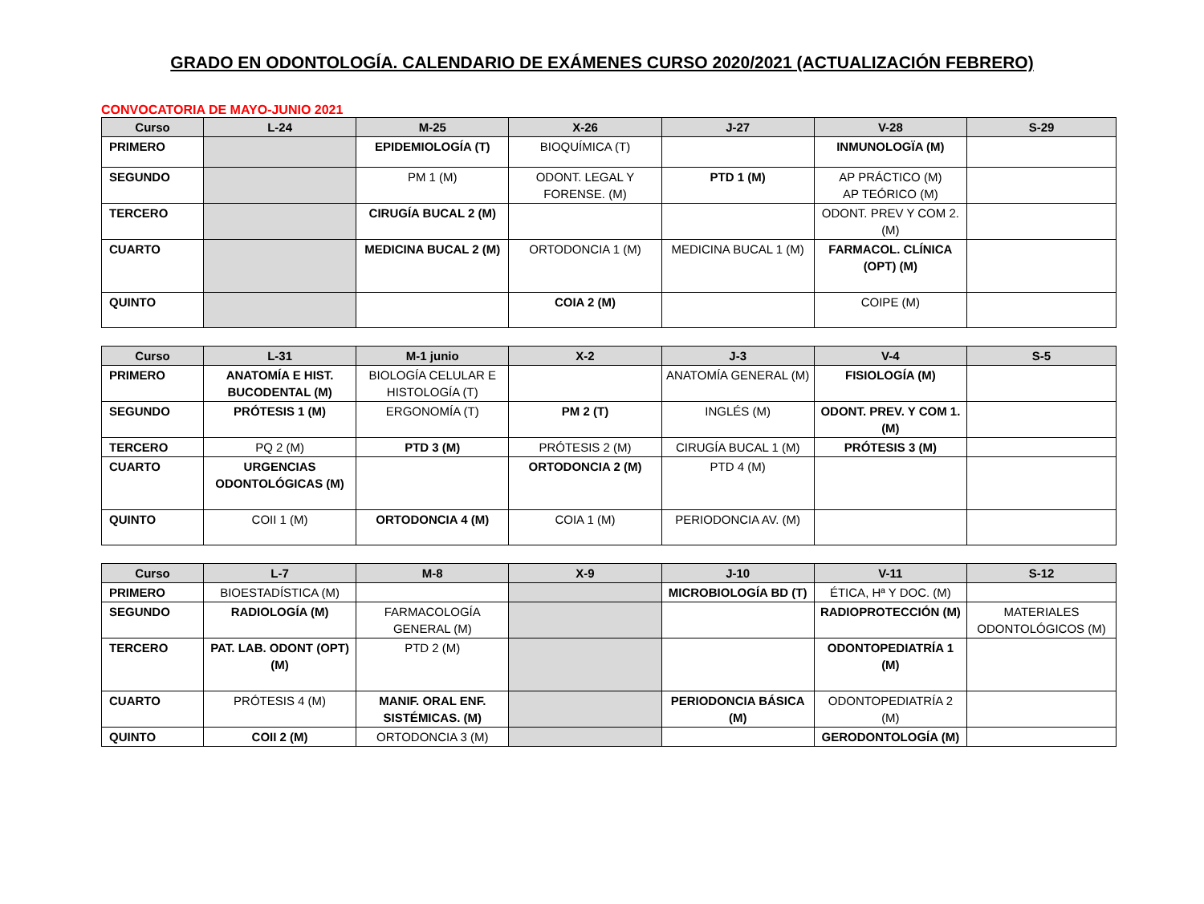GRADO EN ODONTOLOGÍA. CALENDARIO DE EXÁMENES CURSO 2020/2021 (ACTUALIZACIÓN FEBRERO)
CONVOCATORIA DE MAYO-JUNIO 2021
| Curso | L-24 | M-25 | X-26 | J-27 | V-28 | S-29 |
| --- | --- | --- | --- | --- | --- | --- |
| PRIMERO | | EPIDEMIOLOGÍA (T) | BIOQUÍMICA (T) | | INMUNOLOGÏA (M) | |
| SEGUNDO | | PM 1 (M) | ODONT. LEGAL Y FORENSE. (M) | PTD 1 (M) | AP PRÁCTICO (M) AP TEÓRICO (M) | |
| TERCERO | | CIRUGÍA BUCAL 2 (M) | | | ODONT. PREV Y COM 2. (M) | |
| CUARTO | | MEDICINA BUCAL 2 (M) | ORTODONCIA 1 (M) | MEDICINA BUCAL 1 (M) | FARMACOL. CLÍNICA (OPT) (M) | |
| QUINTO | | | COIA 2 (M) | | COIPE (M) | |
| Curso | L-31 | M-1 junio | X-2 | J-3 | V-4 | S-5 |
| --- | --- | --- | --- | --- | --- | --- |
| PRIMERO | ANATOMÍA E HIST. BUCODENTAL (M) | BIOLOGÍA CELULAR E HISTOLOGÍA (T) | | ANATOMÍA GENERAL (M) | FISIOLOGÍA (M) | |
| SEGUNDO | PRÓTESIS 1 (M) | ERGONOMÍA (T) | PM 2 (T) | INGLÉS (M) | ODONT. PREV. Y COM 1. (M) | |
| TERCERO | PQ 2 (M) | PTD 3 (M) | PRÓTESIS 2 (M) | CIRUGÍA BUCAL 1 (M) | PRÓTESIS 3 (M) | |
| CUARTO | URGENCIAS ODONTOLÓGICAS (M) | | ORTODONCIA 2 (M) | PTD 4 (M) | | |
| QUINTO | COII 1 (M) | ORTODONCIA 4 (M) | COIA 1 (M) | PERIODONCIA AV. (M) | | |
| Curso | L-7 | M-8 | X-9 | J-10 | V-11 | S-12 |
| --- | --- | --- | --- | --- | --- | --- |
| PRIMERO | BIOESTADÍSTICA (M) | | | MICROBIOLOGÍA BD (T) | ÉTICA, Hª Y DOC. (M) | |
| SEGUNDO | RADIOLOGÍA (M) | FARMACOLOGÍA GENERAL (M) | | | RADIOPROTECCIÓN (M) | MATERIALES ODONTOLÓGICOS (M) |
| TERCERO | PAT. LAB. ODONT (OPT) (M) | PTD 2 (M) | | | ODONTOPEDIATRÍA 1 (M) | |
| CUARTO | PRÓTESIS 4 (M) | MANIF. ORAL ENF. SISTÉMICAS. (M) | | PERIODONCIA BÁSICA (M) | ODONTOPEDIATRÍA 2 (M) | |
| QUINTO | COII 2 (M) | ORTODONCIA 3 (M) | | | GERODONTOLOGÍA (M) | |